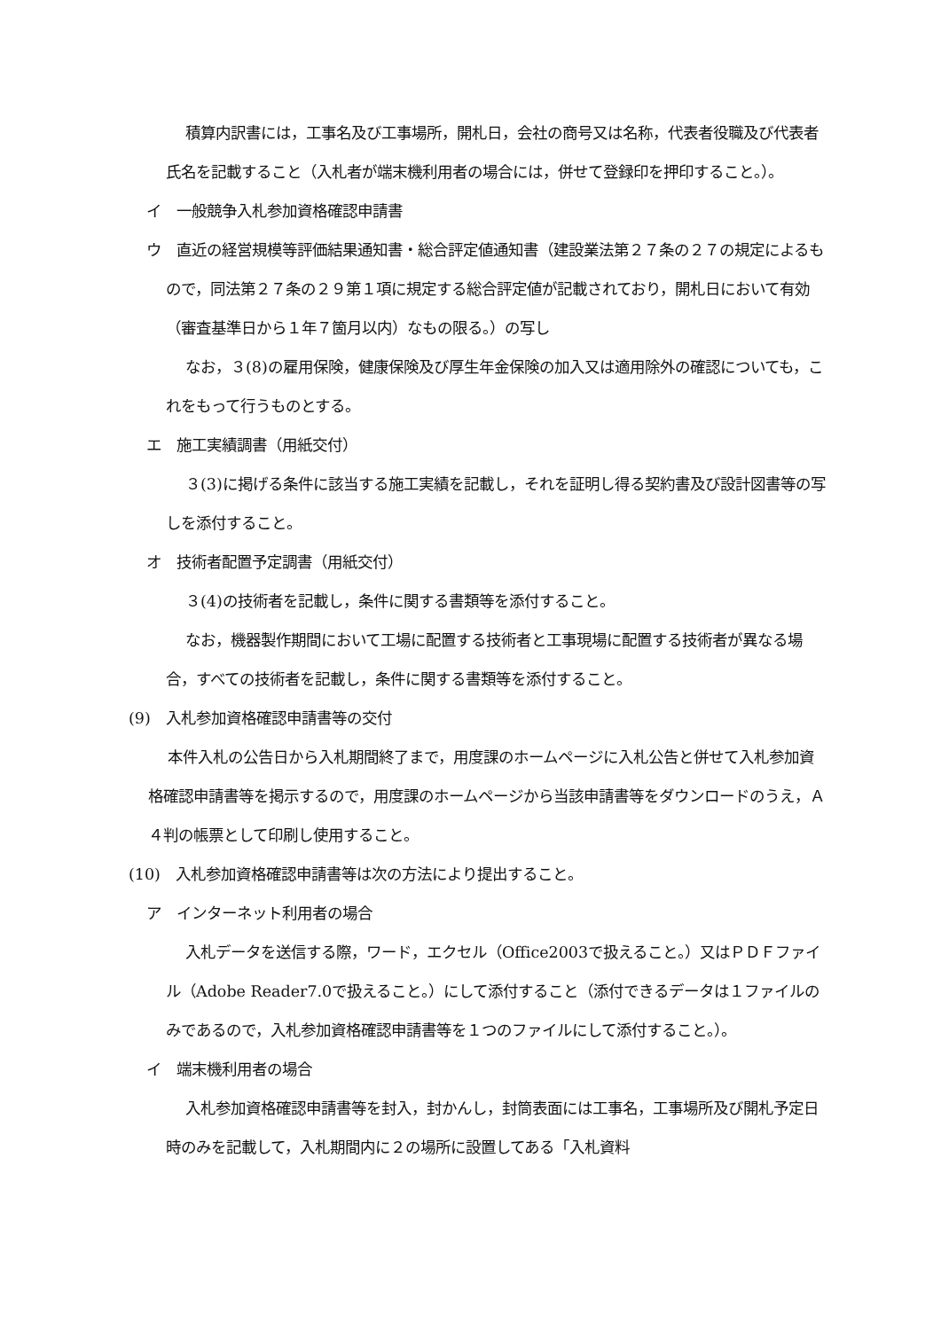積算内訳書には，工事名及び工事場所，開札日，会社の商号又は名称，代表者役職及び代表者氏名を記載すること（入札者が端末機利用者の場合には，併せて登録印を押印すること。）。
イ　一般競争入札参加資格確認申請書
ウ　直近の経営規模等評価結果通知書・総合評定値通知書（建設業法第２７条の２７の規定によるもので，同法第２７条の２９第１項に規定する総合評定値が記載されており，開札日において有効（審査基準日から１年７箇月以内）なもの限る。）の写し
なお，３(8)の雇用保険，健康保険及び厚生年金保険の加入又は適用除外の確認についても，これをもって行うものとする。
エ　施工実績調書（用紙交付）
３(3)に掲げる条件に該当する施工実績を記載し，それを証明し得る契約書及び設計図書等の写しを添付すること。
オ　技術者配置予定調書（用紙交付）
３(4)の技術者を記載し，条件に関する書類等を添付すること。
なお，機器製作期間において工場に配置する技術者と工事現場に配置する技術者が異なる場合，すべての技術者を記載し，条件に関する書類等を添付すること。
(9)　入札参加資格確認申請書等の交付
本件入札の公告日から入札期間終了まで，用度課のホームページに入札公告と併せて入札参加資格確認申請書等を掲示するので，用度課のホームページから当該申請書等をダウンロードのうえ，Ａ４判の帳票として印刷し使用すること。
(10)　入札参加資格確認申請書等は次の方法により提出すること。
ア　インターネット利用者の場合
入札データを送信する際，ワード，エクセル（Office2003で扱えること。）又はＰＤＦファイル（Adobe Reader7.0で扱えること。）にして添付すること（添付できるデータは１ファイルのみであるので，入札参加資格確認申請書等を１つのファイルにして添付すること。）。
イ　端末機利用者の場合
入札参加資格確認申請書等を封入，封かんし，封筒表面には工事名，工事場所及び開札予定日時のみを記載して，入札期間内に２の場所に設置してある「入札資料